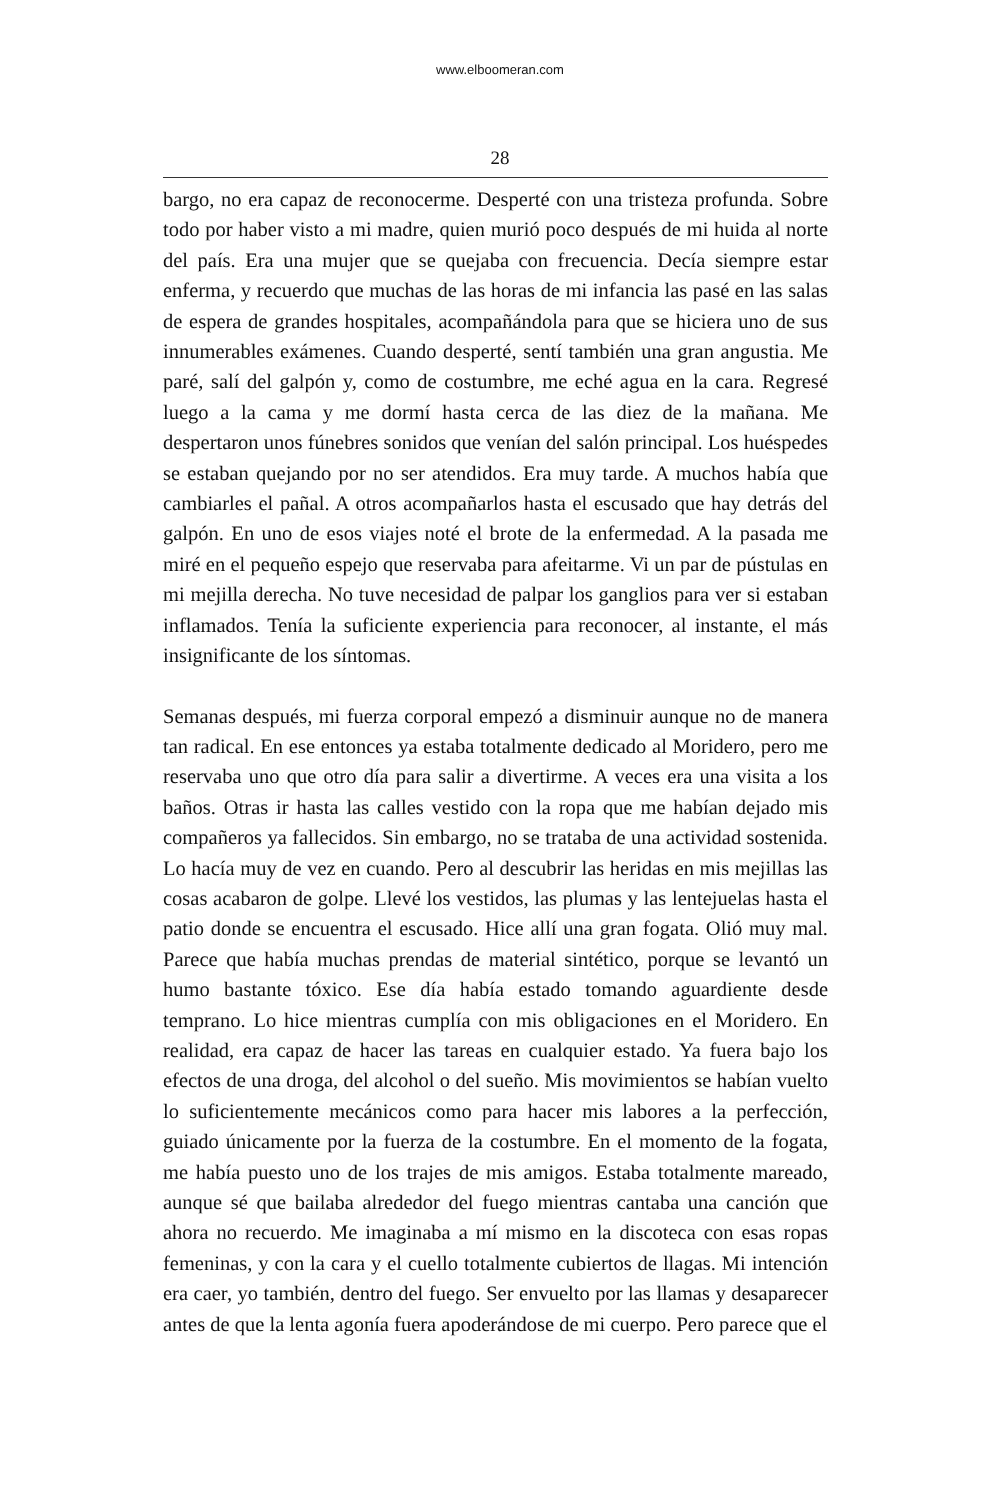www.elboomeran.com
28
bargo, no era capaz de reconocerme. Desperté con una tristeza profunda. Sobre todo por haber visto a mi madre, quien murió poco después de mi huida al norte del país. Era una mujer que se quejaba con frecuencia. Decía siempre estar enferma, y recuerdo que muchas de las horas de mi infancia las pasé en las salas de espera de grandes hospitales, acompañándola para que se hiciera uno de sus innumerables exámenes. Cuando desperté, sentí también una gran angustia. Me paré, salí del galpón y, como de costumbre, me eché agua en la cara. Regresé luego a la cama y me dormí hasta cerca de las diez de la mañana. Me despertaron unos fúnebres sonidos que venían del salón principal. Los huéspedes se estaban quejando por no ser atendidos. Era muy tarde. A muchos había que cambiarles el pañal. A otros acompañarlos hasta el escusado que hay detrás del galpón. En uno de esos viajes noté el brote de la enfermedad. A la pasada me miré en el pequeño espejo que reservaba para afeitarme. Vi un par de pústulas en mi mejilla derecha. No tuve necesidad de palpar los ganglios para ver si estaban inflamados. Tenía la suficiente experiencia para reconocer, al instante, el más insignificante de los síntomas.
Semanas después, mi fuerza corporal empezó a disminuir aunque no de manera tan radical. En ese entonces ya estaba totalmente dedicado al Moridero, pero me reservaba uno que otro día para salir a divertirme. A veces era una visita a los baños. Otras ir hasta las calles vestido con la ropa que me habían dejado mis compañeros ya fallecidos. Sin embargo, no se trataba de una actividad sostenida. Lo hacía muy de vez en cuando. Pero al descubrir las heridas en mis mejillas las cosas acabaron de golpe. Llevé los vestidos, las plumas y las lentejuelas hasta el patio donde se encuentra el escusado. Hice allí una gran fogata. Olió muy mal. Parece que había muchas prendas de material sintético, porque se levantó un humo bastante tóxico. Ese día había estado tomando aguardiente desde temprano. Lo hice mientras cumplía con mis obligaciones en el Moridero. En realidad, era capaz de hacer las tareas en cualquier estado. Ya fuera bajo los efectos de una droga, del alcohol o del sueño. Mis movimientos se habían vuelto lo suficientemente mecánicos como para hacer mis labores a la perfección, guiado únicamente por la fuerza de la costumbre. En el momento de la fogata, me había puesto uno de los trajes de mis amigos. Estaba totalmente mareado, aunque sé que bailaba alrededor del fuego mientras cantaba una canción que ahora no recuerdo. Me imaginaba a mí mismo en la discoteca con esas ropas femeninas, y con la cara y el cuello totalmente cubiertos de llagas. Mi intención era caer, yo también, dentro del fuego. Ser envuelto por las llamas y desaparecer antes de que la lenta agonía fuera apoderándose de mi cuerpo. Pero parece que el